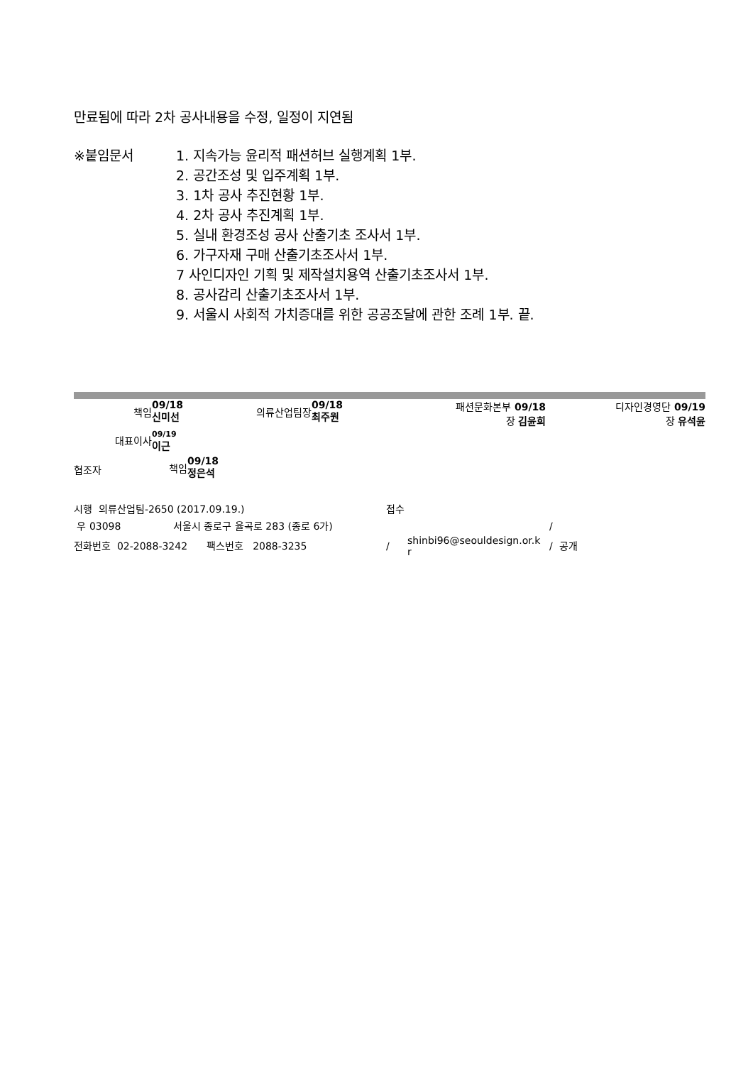만료됨에 따라 2차 공사내용을 수정, 일정이 지연됨
※붙임문서 1. 지속가능 윤리적 패션허브 실행계획 1부.
2. 공간조성 및 입주계획 1부.
3. 1차 공사 추진현황 1부.
4. 2차 공사 추진계획 1부.
5. 실내 환경조성 공사 산출기초 조사서 1부.
6. 가구자재 구매 산출기초조사서 1부.
7 사인디자인 기획 및 제작설치용역 산출기초조사서 1부.
8. 공사감리 산출기초조사서 1부.
9. 서울시 사회적 가치증대를 위한 공공조달에 관한 조례 1부. 끝.
책임
09/18
신미선
의류산업팀장
09/18
최주원
패션문화본부 09/18
장 김윤희
디자인경영단 09/19
장 유석윤
대표이사
09/19
이근
협조자 책임
09/18
정은석
시행 의류산업팀-2650 (2017.09.19.) 접수
우 03098 서울시 종로구 율곡로 283 (종로 6가) /
전화번호 02-2088-3242 팩스번호 2088-3235 /
shinbi96@seouldesign.or.k
r
/ 공개